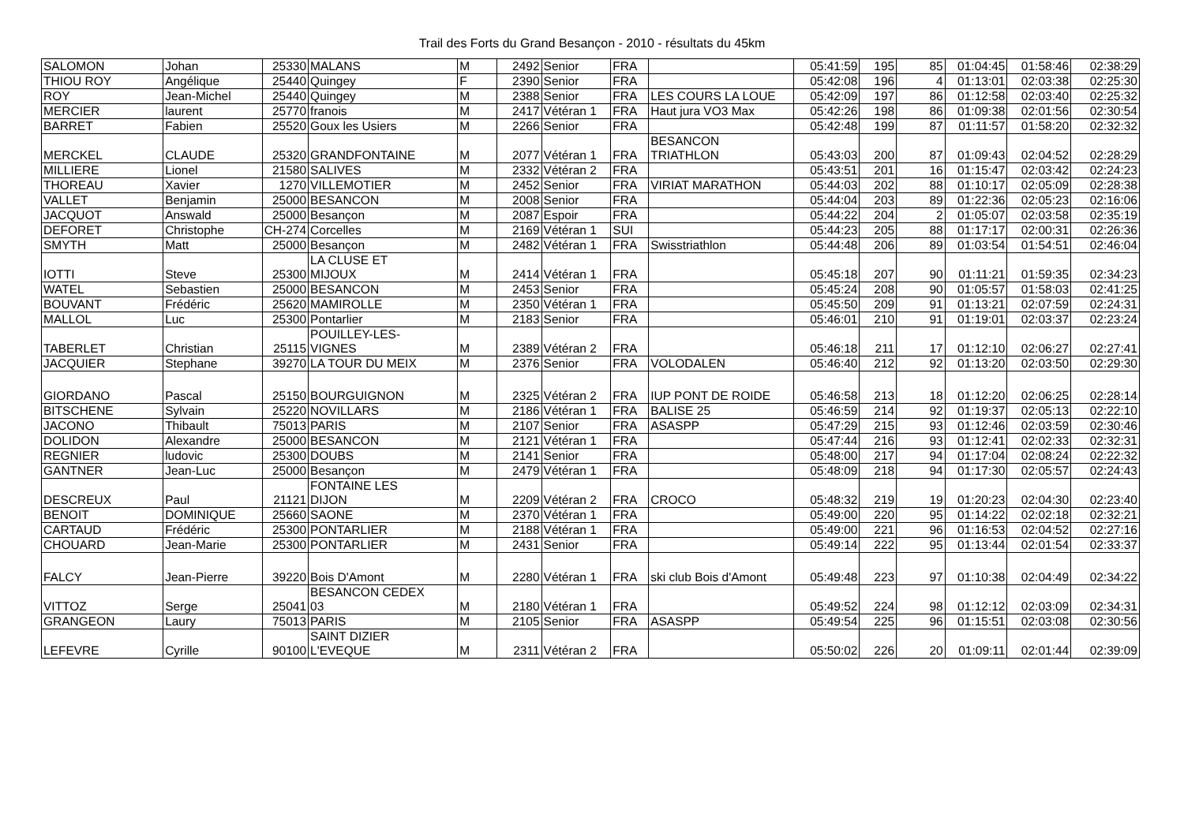Trail des Forts du Grand Besançon - 2010 - résultats du 45km
| SALOMON | Johan | 25330 | MALANS | M | 2492 | Senior | FRA | | 05:41:59 | 195 | 85 | 01:04:45 | 01:58:46 | 02:38:29 |
| THIOU ROY | Angélique | 25440 | Quingey | F | 2390 | Senior | FRA | | 05:42:08 | 196 | 4 | 01:13:01 | 02:03:38 | 02:25:30 |
| ROY | Jean-Michel | 25440 | Quingey | M | 2388 | Senior | FRA | LES COURS LA LOUE | 05:42:09 | 197 | 86 | 01:12:58 | 02:03:40 | 02:25:32 |
| MERCIER | laurent | 25770 | franois | M | 2417 | Vétéran 1 | FRA | Haut jura VO3 Max | 05:42:26 | 198 | 86 | 01:09:38 | 02:01:56 | 02:30:54 |
| BARRET | Fabien | 25520 | Goux les Usiers | M | 2266 | Senior | FRA | | 05:42:48 | 199 | 87 | 01:11:57 | 01:58:20 | 02:32:32 |
| MERCKEL | CLAUDE | 25320 | GRANDFONTAINE | M | 2077 | Vétéran 1 | FRA | BESANCON TRIATHLON | 05:43:03 | 200 | 87 | 01:09:43 | 02:04:52 | 02:28:29 |
| MILLIERE | Lionel | 21580 | SALIVES | M | 2332 | Vétéran 2 | FRA | | 05:43:51 | 201 | 16 | 01:15:47 | 02:03:42 | 02:24:23 |
| THOREAU | Xavier | 1270 | VILLEMOTIER | M | 2452 | Senior | FRA | VIRIAT MARATHON | 05:44:03 | 202 | 88 | 01:10:17 | 02:05:09 | 02:28:38 |
| VALLET | Benjamin | 25000 | BESANCON | M | 2008 | Senior | FRA | | 05:44:04 | 203 | 89 | 01:22:36 | 02:05:23 | 02:16:06 |
| JACQUOT | Answald | 25000 | Besançon | M | 2087 | Espoir | FRA | | 05:44:22 | 204 | 2 | 01:05:07 | 02:03:58 | 02:35:19 |
| DEFORET | Christophe | CH-274 | Corcelles | M | 2169 | Vétéran 1 | SUI | | 05:44:23 | 205 | 88 | 01:17:17 | 02:00:31 | 02:26:36 |
| SMYTH | Matt | 25000 | Besançon | M | 2482 | Vétéran 1 | FRA | Swisstriathlon | 05:44:48 | 206 | 89 | 01:03:54 | 01:54:51 | 02:46:04 |
| IOTTI | Steve | 25300 | LA CLUSE ET MIJOUX | M | 2414 | Vétéran 1 | FRA | | 05:45:18 | 207 | 90 | 01:11:21 | 01:59:35 | 02:34:23 |
| WATEL | Sebastien | 25000 | BESANCON | M | 2453 | Senior | FRA | | 05:45:24 | 208 | 90 | 01:05:57 | 01:58:03 | 02:41:25 |
| BOUVANT | Frédéric | 25620 | MAMIROLLE | M | 2350 | Vétéran 1 | FRA | | 05:45:50 | 209 | 91 | 01:13:21 | 02:07:59 | 02:24:31 |
| MALLOL | Luc | 25300 | Pontarlier | M | 2183 | Senior | FRA | | 05:46:01 | 210 | 91 | 01:19:01 | 02:03:37 | 02:23:24 |
| TABERLET | Christian | 25115 | POUILLEY-LES- VIGNES | M | 2389 | Vétéran 2 | FRA | | 05:46:18 | 211 | 17 | 01:12:10 | 02:06:27 | 02:27:41 |
| JACQUIER | Stephane | 39270 | LA TOUR DU MEIX | M | 2376 | Senior | FRA | VOLODALEN | 05:46:40 | 212 | 92 | 01:13:20 | 02:03:50 | 02:29:30 |
| GIORDANO | Pascal | 25150 | BOURGUIGNON | M | 2325 | Vétéran 2 | FRA | IUP PONT DE ROIDE | 05:46:58 | 213 | 18 | 01:12:20 | 02:06:25 | 02:28:14 |
| BITSCHENE | Sylvain | 25220 | NOVILLARS | M | 2186 | Vétéran 1 | FRA | BALISE 25 | 05:46:59 | 214 | 92 | 01:19:37 | 02:05:13 | 02:22:10 |
| JACONO | Thibault | 75013 | PARIS | M | 2107 | Senior | FRA | ASASPP | 05:47:29 | 215 | 93 | 01:12:46 | 02:03:59 | 02:30:46 |
| DOLIDON | Alexandre | 25000 | BESANCON | M | 2121 | Vétéran 1 | FRA | | 05:47:44 | 216 | 93 | 01:12:41 | 02:02:33 | 02:32:31 |
| REGNIER | ludovic | 25300 | DOUBS | M | 2141 | Senior | FRA | | 05:48:00 | 217 | 94 | 01:17:04 | 02:08:24 | 02:22:32 |
| GANTNER | Jean-Luc | 25000 | Besançon | M | 2479 | Vétéran 1 | FRA | | 05:48:09 | 218 | 94 | 01:17:30 | 02:05:57 | 02:24:43 |
| DESCREUX | Paul | 21121 | FONTAINE LES DIJON | M | 2209 | Vétéran 2 | FRA | CROCO | 05:48:32 | 219 | 19 | 01:20:23 | 02:04:30 | 02:23:40 |
| BENOIT | DOMINIQUE | 25660 | SAONE | M | 2370 | Vétéran 1 | FRA | | 05:49:00 | 220 | 95 | 01:14:22 | 02:02:18 | 02:32:21 |
| CARTAUD | Frédéric | 25300 | PONTARLIER | M | 2188 | Vétéran 1 | FRA | | 05:49:00 | 221 | 96 | 01:16:53 | 02:04:52 | 02:27:16 |
| CHOUARD | Jean-Marie | 25300 | PONTARLIER | M | 2431 | Senior | FRA | | 05:49:14 | 222 | 95 | 01:13:44 | 02:01:54 | 02:33:37 |
| FALCY | Jean-Pierre | 39220 | Bois D'Amont | M | 2280 | Vétéran 1 | FRA | ski club Bois d'Amont | 05:49:48 | 223 | 97 | 01:10:38 | 02:04:49 | 02:34:22 |
| VITTOZ | Serge | 25041 | BESANCON CEDEX 03 | M | 2180 | Vétéran 1 | FRA | | 05:49:52 | 224 | 98 | 01:12:12 | 02:03:09 | 02:34:31 |
| GRANGEON | Laury | 75013 | PARIS | M | 2105 | Senior | FRA | ASASPP | 05:49:54 | 225 | 96 | 01:15:51 | 02:03:08 | 02:30:56 |
| LEFEVRE | Cyrille | 90100 | SAINT DIZIER L'EVEQUE | M | 2311 | Vétéran 2 | FRA | | 05:50:02 | 226 | 20 | 01:09:11 | 02:01:44 | 02:39:09 |